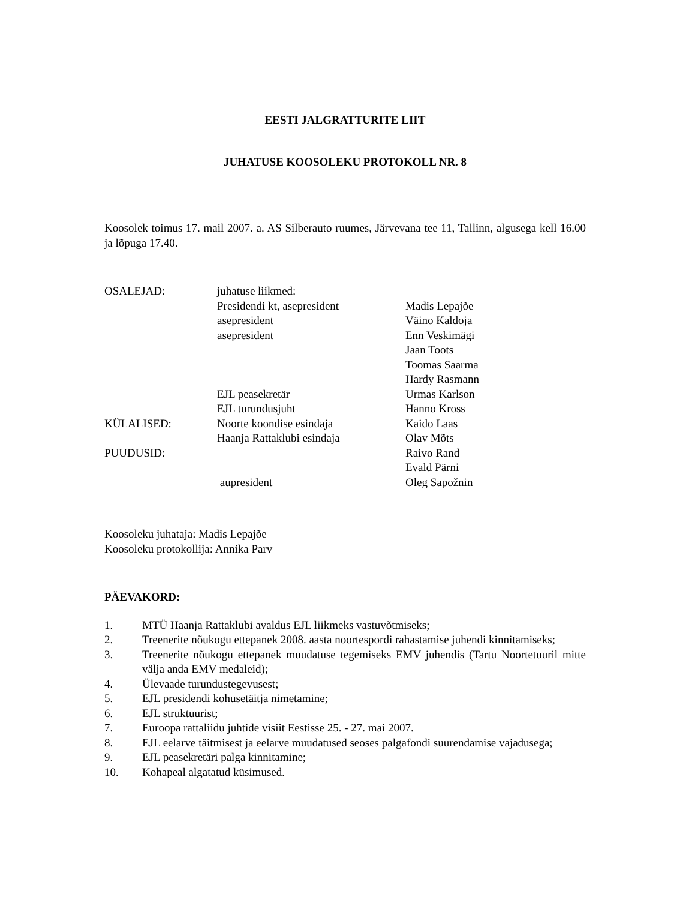EESTI JALGRATTURITE LIIT
JUHATUSE KOOSOLEKU PROTOKOLL NR. 8
Koosolek toimus 17. mail 2007. a. AS Silberauto ruumes, Järvevana tee 11, Tallinn, algusega kell 16.00 ja lõpuga 17.40.
| OSALEJAD: | juhatuse liikmed: | |
| | Presidendi kt, asepresident | Madis Lepajõe |
| | asepresident | Väino Kaldoja |
| | asepresident | Enn Veskimägi |
| | | Jaan Toots |
| | | Toomas Saarma |
| | | Hardy Rasmann |
| | EJL peasekretär | Urmas Karlson |
| | EJL turundusjuht | Hanno Kross |
| KÜLALISED: | Noorte koondise esindaja | Kaido Laas |
| | Haanja Rattaklubi esindaja | Olav Mõts |
| PUUDUSID: | | Raivo Rand |
| | | Evald Pärni |
| | aupresident | Oleg Sapožnin |
Koosoleku juhataja: Madis Lepajõe
Koosoleku protokollija: Annika Parv
PÄEVAKORD:
| 1. | MTÜ Haanja Rattaklubi avaldus EJL liikmeks vastuvõtmiseks; |
| 2. | Treenerite nõukogu ettepanek 2008. aasta noortespordi rahastamise juhendi kinnitamiseks; |
| 3. | Treenerite nõukogu ettepanek muudatuse tegemiseks EMV juhendis (Tartu Noortetuuril mitte välja anda EMV medaleid); |
| 4. | Ülevaade turundustegevusest; |
| 5. | EJL presidendi kohusetäitja nimetamine; |
| 6. | EJL struktuurist; |
| 7. | Euroopa rattaliidu juhtide visiit Eestisse 25. - 27. mai 2007. |
| 8. | EJL eelarve täitmisest ja eelarve muudatused seoses palgafondi suurendamise vajadusega; |
| 9. | EJL peasekretäri palga kinnitamine; |
| 10. | Kohapeal algatatud küsimused. |